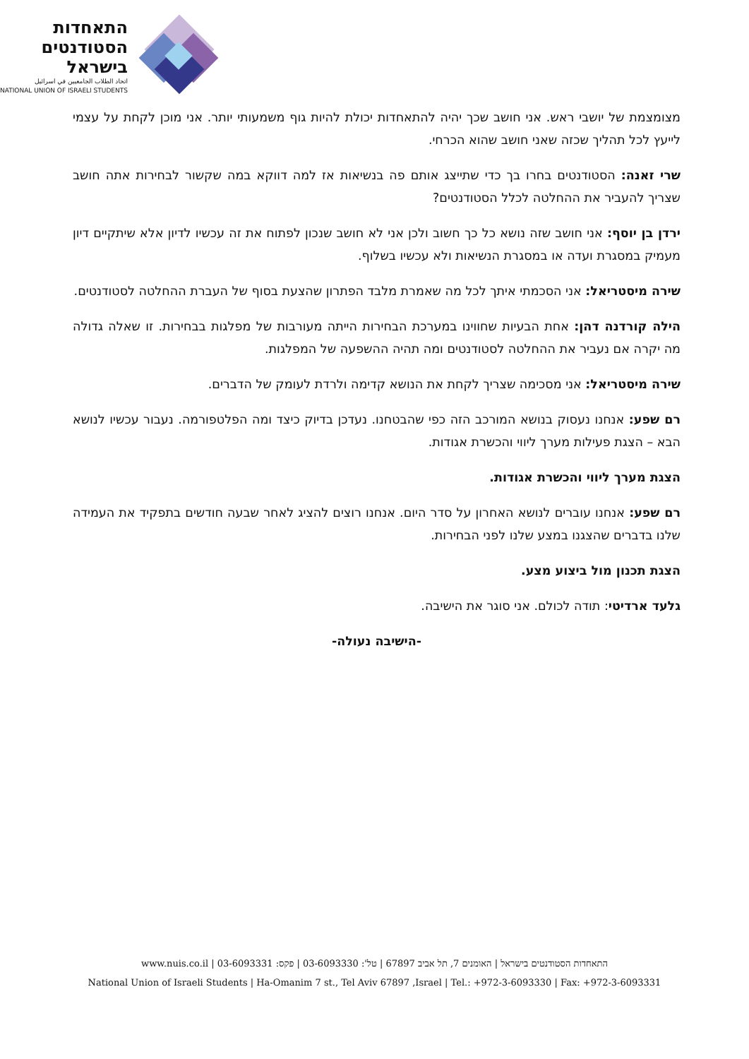התאחדות
הסטודנטים
בישראל
اتحاد الطلاب الجامعيين في اسرائيل
NATIONAL UNION OF ISRAELI STUDENTS
מצומצמת של יושבי ראש. אני חושב שכך יהיה להתאחדות יכולת להיות גוף משמעותי יותר. אני מוכן לקחת על עצמי לייעץ לכל תהליך שכזה שאני חושב שהוא הכרחי.
שרי זאנה: הסטודנטים בחרו בך כדי שתייצג אותם פה בנשיאות אז למה דווקא במה שקשור לבחירות אתה חושב שצריך להעביר את ההחלטה לכלל הסטודנטים?
ירדן בן יוסף: אני חושב שזה נושא כל כך חשוב ולכן אני לא חושב שנכון לפתוח את זה עכשיו לדיון אלא שיתקיים דיון מעמיק במסגרת ועדה או במסגרת הנשיאות ולא עכשיו בשלוף.
שירה מיסטריאל: אני הסכמתי איתך לכל מה שאמרת מלבד הפתרון שהצעת בסוף של העברת ההחלטה לסטודנטים.
הילה קורדנה דהן: אחת הבעיות שחווינו במערכת הבחירות הייתה מעורבות של מפלגות בבחירות. זו שאלה גדולה מה יקרה אם נעביר את ההחלטה לסטודנטים ומה תהיה ההשפעה של המפלגות.
שירה מיסטריאל: אני מסכימה שצריך לקחת את הנושא קדימה ולרדת לעומק של הדברים.
רם שפע: אנחנו נעסוק בנושא המורכב הזה כפי שהבטחנו. נעדכן בדיוק כיצד ומה הפלטפורמה. נעבור עכשיו לנושא הבא – הצגת פעילות מערך ליווי והכשרת אגודות.
הצגת מערך ליווי והכשרת אגודות.
רם שפע: אנחנו עוברים לנושא האחרון על סדר היום. אנחנו רוצים להציג לאחר שבעה חודשים בתפקיד את העמידה שלנו בדברים שהצגנו במצע שלנו לפני הבחירות.
הצגת תכנון מול ביצוע מצע.
גלעד ארדיטי: תודה לכולם. אני סוגר את הישיבה.
-הישיבה נעולה-
התאחדות הסטודנטים בישראל | האומנים 7, תל אביב 67897 | טל': 03-6093330 | פקס: 03-6093331 | www.nuis.co.il
National Union of Israeli Students | Ha-Omanim 7 st., Tel Aviv 67897 ,Israel | Tel.: +972-3-6093330 | Fax: +972-3-6093331